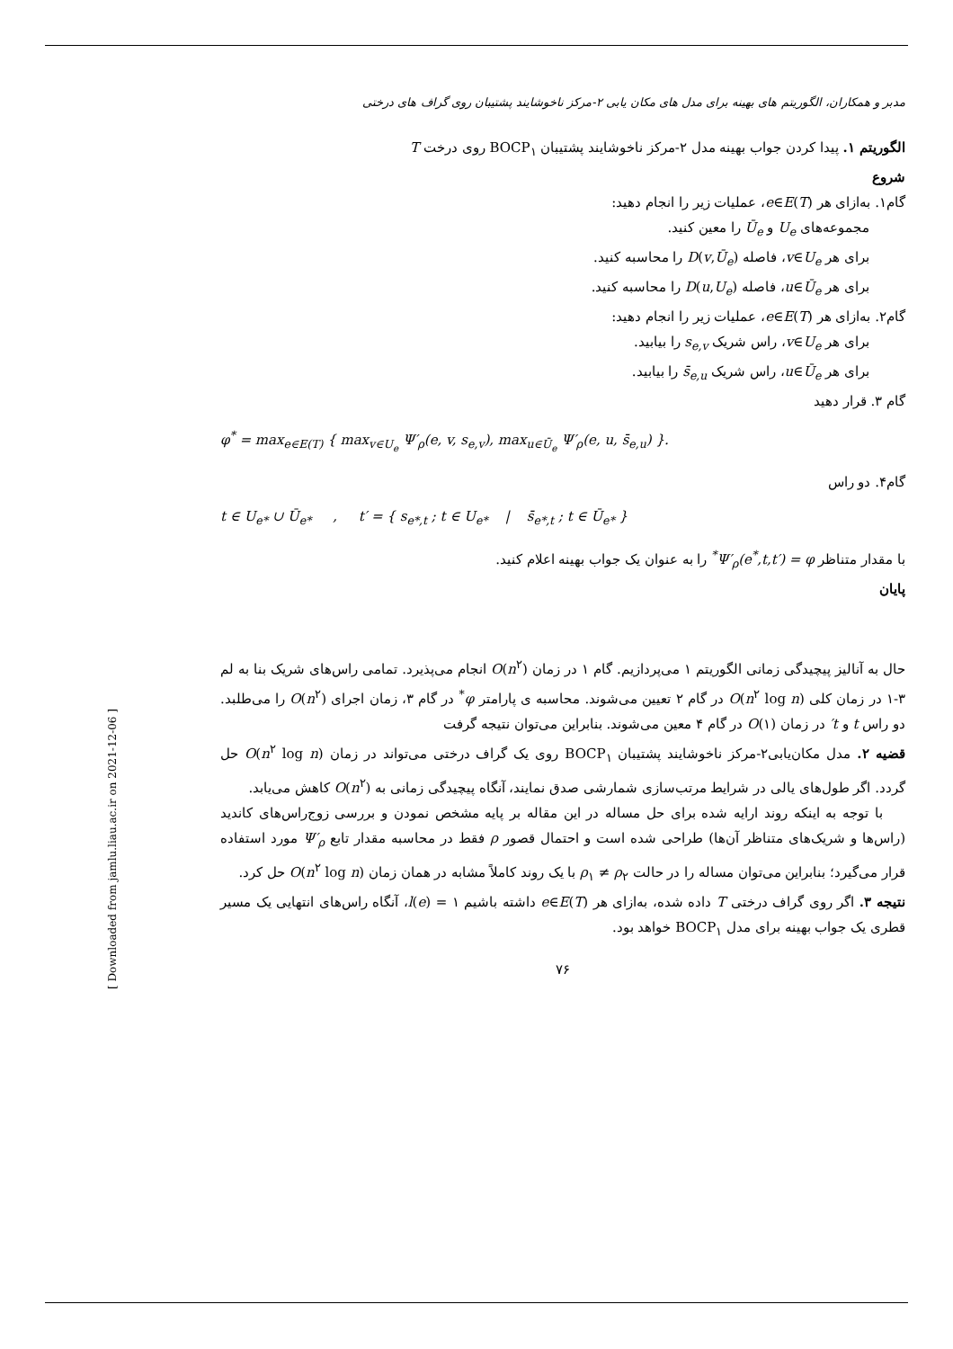مدبر و همکاران، الگوریتم های بهینه برای مدل های مکان یابی ۲-مرکز ناخوشایند پشتیبان روی گراف های درختی
الگوریتم ۱. پیدا کردن جواب بهینه مدل ۲-مرکز ناخوشایند پشتیبان BOCP<sub>۱</sub> روی درخت T
شروع
گام۱. به‌ازای هر e∈E(T)، عملیات زیر را انجام دهید:
مجموعه‌های U<sub>e</sub> و Ū<sub>e</sub> را معین کنید.
برای هر v∈U<sub>e</sub>، فاصله D(v,Ū<sub>e</sub>) را محاسبه کنید.
برای هر u∈Ū<sub>e</sub>، فاصله D(u,U<sub>e</sub>) را محاسبه کنید.
گام۲. به‌ازای هر e∈E(T)، عملیات زیر را انجام دهید:
برای هر v∈U<sub>e</sub>، راس شریک s<sub>e,v</sub> را بیابید.
برای هر u∈Ū<sub>e</sub>، راس شریک s̄<sub>e,u</sub> را بیابید.
گام ۳. قرار دهید
φ<sup>*</sup> = max<sub>e∈E(T)</sub> { max<sub>v∈U<sub>e</sub></sub> Ψ′<sub>ρ</sub>(e, v, s<sub>e,v</sub>), max<sub>u∈Ū<sub>e</sub></sub> Ψ′<sub>ρ</sub>(e, u, s̄<sub>e,u</sub>) }.
گام۴. دو راس
t ∈ U<sub>e*</sub> ∪ Ū<sub>e*</sub> , t′ = { s<sub>e*,t</sub> ; t ∈ U<sub>e*</sub> | s̄<sub>e*,t</sub> ; t ∈ Ū<sub>e*</sub> }
با مقدار متناظر Ψ′<sub>ρ</sub>(e<sup>*</sup>,t,t′) = φ<sup>*</sup> را به عنوان یک جواب بهینه اعلام کنید.
پایان
حال به آنالیز پیچیدگی زمانی الگوریتم ۱ می‌پردازیم. گام ۱ در زمان O(n<sup>۲</sup>) انجام می‌پذیرد. تمامی راس‌های شریک بنا به لم ۳-۱ در زمان کلی O(n<sup>۲</sup> log n) در گام ۲ تعیین می‌شوند. محاسبه ی پارامتر φ<sup>*</sup> در گام ۳، زمان اجرای O(n<sup>۲</sup>) را می‌طلبد. دو راس t و t′ در زمان O(۱) در گام ۴ معین می‌شوند. بنابراین می‌توان نتیجه گرفت
قضیه ۲. مدل مکان‌یابی۲-مرکز ناخوشایند پشتیبان BOCP<sub>۱</sub> روی یک گراف درختی می‌تواند در زمان O(n<sup>۲</sup> log n) حل گردد. اگر طول‌های یالی در شرایط مرتب‌سازی شمارشی صدق نمایند، آنگاه پیچیدگی زمانی به O(n<sup>۲</sup>) کاهش می‌یابد.
با توجه به اینکه روند ارایه شده برای حل مساله در این مقاله بر پایه مشخص نمودن و بررسی زوج‌راس‌های کاندید (راس‌ها و شریک‌های متناظر آن‌ها) طراحی شده است و احتمال قصور ρ فقط در محاسبه مقدار تابع Ψ′<sub>ρ</sub> مورد استفاده قرار می‌گیرد؛ بنابراین می‌توان مساله را در حالت ρ<sub>۱</sub> ≠ ρ<sub>۲</sub> با یک روند کاملاً مشابه در همان زمان O(n<sup>۲</sup> log n) حل کرد.
نتیجه ۳. اگر روی گراف درختی T داده شده، به‌ازای هر e∈E(T) داشته باشیم l(e) = ۱، آنگاه راس‌های انتهایی یک مسیر قطری یک جواب بهینه برای مدل BOCP<sub>۱</sub> خواهد بود.
۷۶
[ Downloaded from jamlu.liau.ac.ir on 2021-12-06 ]